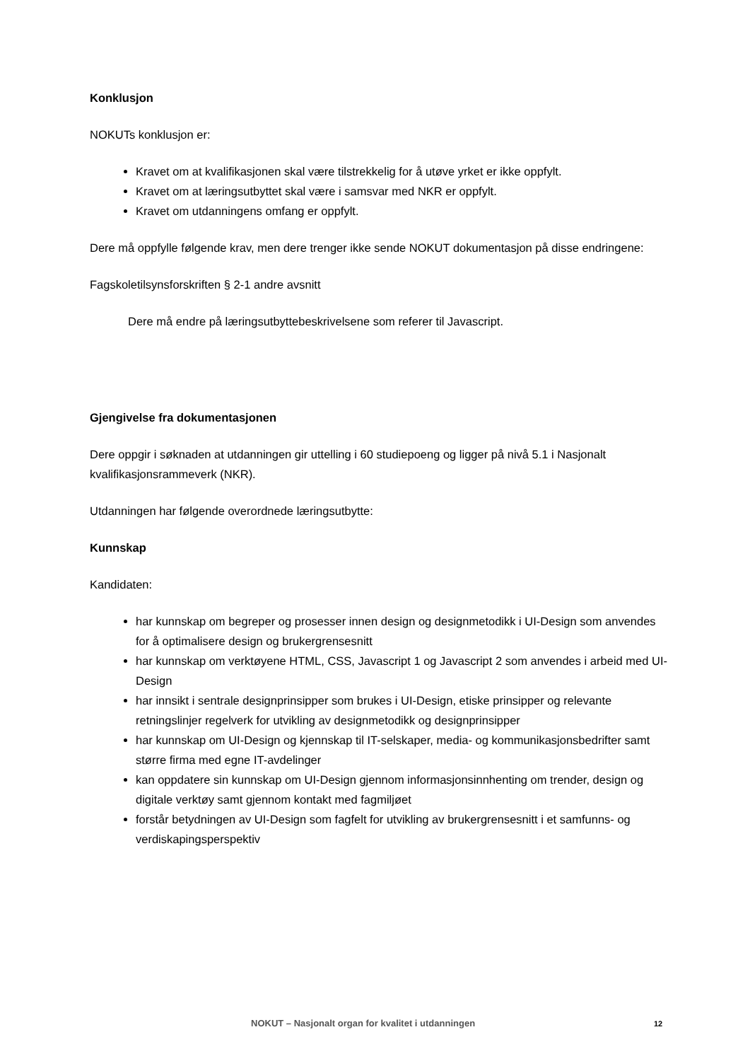Konklusjon
NOKUTs konklusjon er:
Kravet om at kvalifikasjonen skal være tilstrekkelig for å utøve yrket er ikke oppfylt.
Kravet om at læringsutbyttet skal være i samsvar med NKR er oppfylt.
Kravet om utdanningens omfang er oppfylt.
Dere må oppfylle følgende krav, men dere trenger ikke sende NOKUT dokumentasjon på disse endringene:
Fagskoletilsynsforskriften § 2-1 andre avsnitt
Dere må endre på læringsutbyttebeskrivelsene som referer til Javascript.
Gjengivelse fra dokumentasjonen
Dere oppgir i søknaden at utdanningen gir uttelling i 60 studiepoeng og ligger på nivå 5.1 i Nasjonalt kvalifikasjonsrammeverk (NKR).
Utdanningen har følgende overordnede læringsutbytte:
Kunnskap
Kandidaten:
har kunnskap om begreper og prosesser innen design og designmetodikk i UI-Design som anvendes for å optimalisere design og brukergrensesnitt
har kunnskap om verktøyene HTML, CSS, Javascript 1 og Javascript 2 som anvendes i arbeid med UI-Design
har innsikt i sentrale designprinsipper som brukes i UI-Design, etiske prinsipper og relevante retningslinjer regelverk for utvikling av designmetodikk og designprinsipper
har kunnskap om UI-Design og kjennskap til IT-selskaper, media- og kommunikasjonsbedrifter samt større firma med egne IT-avdelinger
kan oppdatere sin kunnskap om UI-Design gjennom informasjonsinnhenting om trender, design og digitale verktøy samt gjennom kontakt med fagmiljøet
forstår betydningen av UI-Design som fagfelt for utvikling av brukergrensesnitt i et samfunns- og verdiskapingsperspektiv
NOKUT – Nasjonalt organ for kvalitet i utdanningen 12